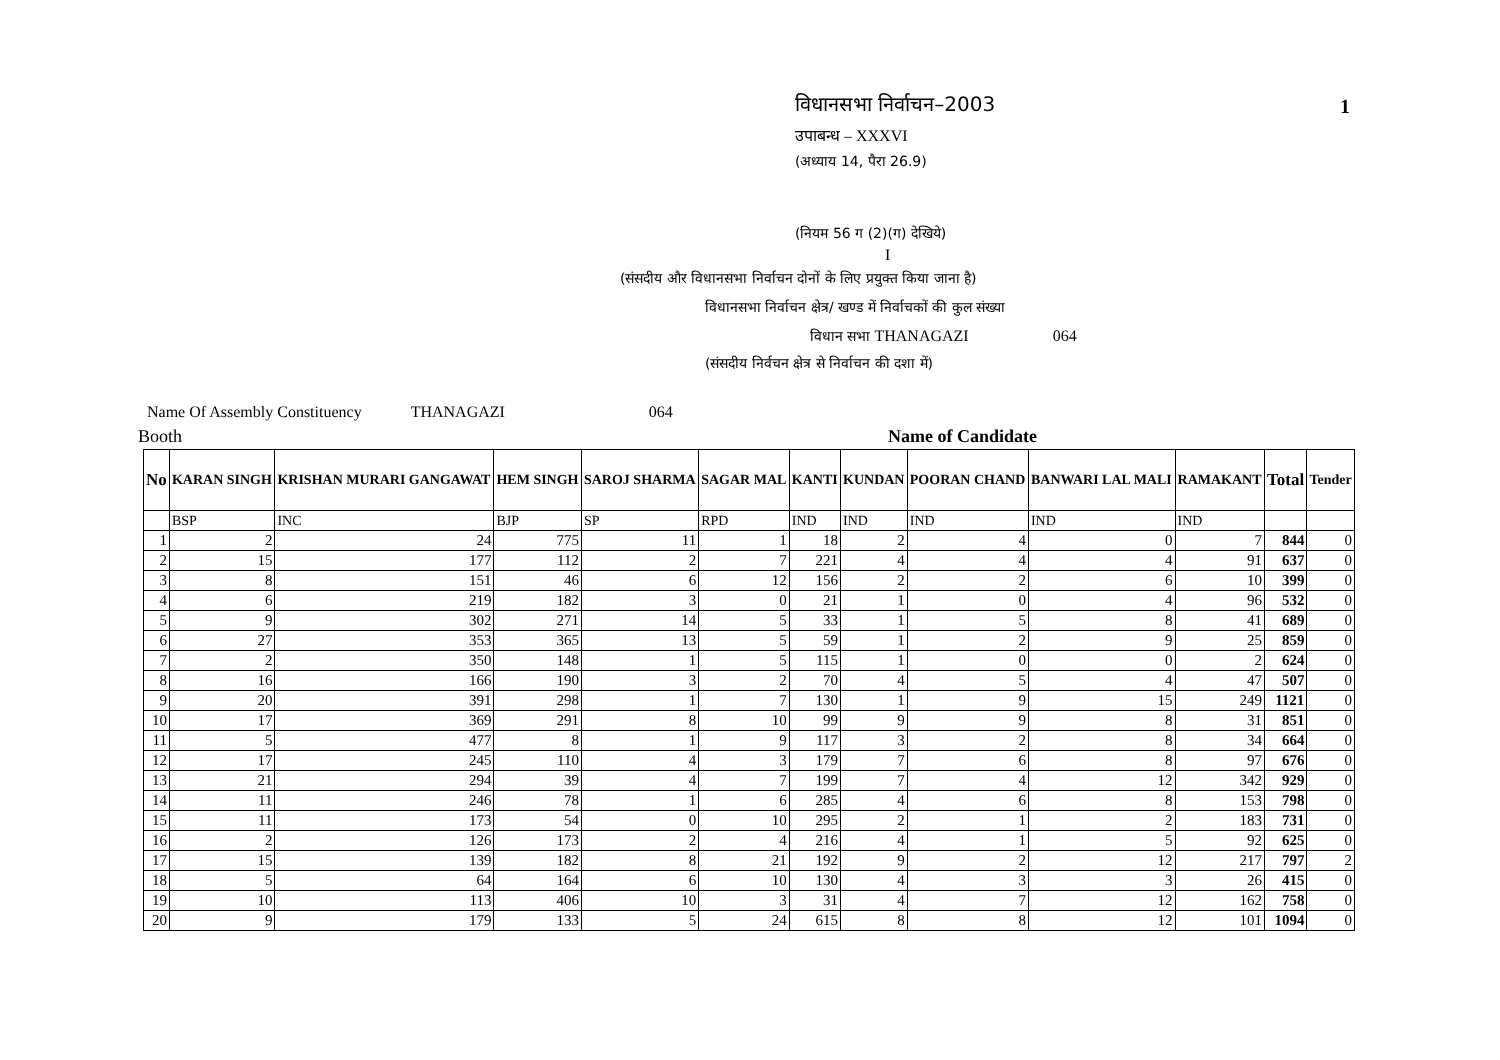विधानसभा निर्वाचन–2003 1
उपाबन्ध – XXXVI
(अध्याय 14, पैरा 26.9)
(नियम 56 ग (2)(ग) देखिये)
I
(संसदीय और विधानसभा निर्वाचन दोनों के लिए प्रयुक्त किया जाना है)
विधानसभा निर्वाचन क्षेत्र/ खण्ड में निर्वाचकों की कुल संख्या
विधान सभा THANAGAZI 064
(संसदीय निर्वचन क्षेत्र से निर्वाचन की दशा में)
Name Of Assembly Constituency THANAGAZI 064
Booth Name of Candidate
| No | KARAN SINGH | KRISHAN MURARI GANGAWAT | HEM SINGH | SAROJ SHARMA | SAGAR MAL | KANTI | KUNDAN | POORAN CHAND | BANWARI LAL MALI | RAMAKANT | Total | Tender |
| --- | --- | --- | --- | --- | --- | --- | --- | --- | --- | --- | --- | --- |
| | BSP | INC | BJP | SP | RPD | IND | IND | IND | IND | IND | | |
| 1 | 2 | 24 | 775 | 11 | 1 | 18 | 2 | 4 | 0 | 7 | 844 | 0 |
| 2 | 15 | 177 | 112 | 2 | 7 | 221 | 4 | 4 | 4 | 91 | 637 | 0 |
| 3 | 8 | 151 | 46 | 6 | 12 | 156 | 2 | 2 | 6 | 10 | 399 | 0 |
| 4 | 6 | 219 | 182 | 3 | 0 | 21 | 1 | 0 | 4 | 96 | 532 | 0 |
| 5 | 9 | 302 | 271 | 14 | 5 | 33 | 1 | 5 | 8 | 41 | 689 | 0 |
| 6 | 27 | 353 | 365 | 13 | 5 | 59 | 1 | 2 | 9 | 25 | 859 | 0 |
| 7 | 2 | 350 | 148 | 1 | 5 | 115 | 1 | 0 | 0 | 2 | 624 | 0 |
| 8 | 16 | 166 | 190 | 3 | 2 | 70 | 4 | 5 | 4 | 47 | 507 | 0 |
| 9 | 20 | 391 | 298 | 1 | 7 | 130 | 1 | 9 | 15 | 249 | 1121 | 0 |
| 10 | 17 | 369 | 291 | 8 | 10 | 99 | 9 | 9 | 8 | 31 | 851 | 0 |
| 11 | 5 | 477 | 8 | 1 | 9 | 117 | 3 | 2 | 8 | 34 | 664 | 0 |
| 12 | 17 | 245 | 110 | 4 | 3 | 179 | 7 | 6 | 8 | 97 | 676 | 0 |
| 13 | 21 | 294 | 39 | 4 | 7 | 199 | 7 | 4 | 12 | 342 | 929 | 0 |
| 14 | 11 | 246 | 78 | 1 | 6 | 285 | 4 | 6 | 8 | 153 | 798 | 0 |
| 15 | 11 | 173 | 54 | 0 | 10 | 295 | 2 | 1 | 2 | 183 | 731 | 0 |
| 16 | 2 | 126 | 173 | 2 | 4 | 216 | 4 | 1 | 5 | 92 | 625 | 0 |
| 17 | 15 | 139 | 182 | 8 | 21 | 192 | 9 | 2 | 12 | 217 | 797 | 2 |
| 18 | 5 | 64 | 164 | 6 | 10 | 130 | 4 | 3 | 3 | 26 | 415 | 0 |
| 19 | 10 | 113 | 406 | 10 | 3 | 31 | 4 | 7 | 12 | 162 | 758 | 0 |
| 20 | 9 | 179 | 133 | 5 | 24 | 615 | 8 | 8 | 12 | 101 | 1094 | 0 |